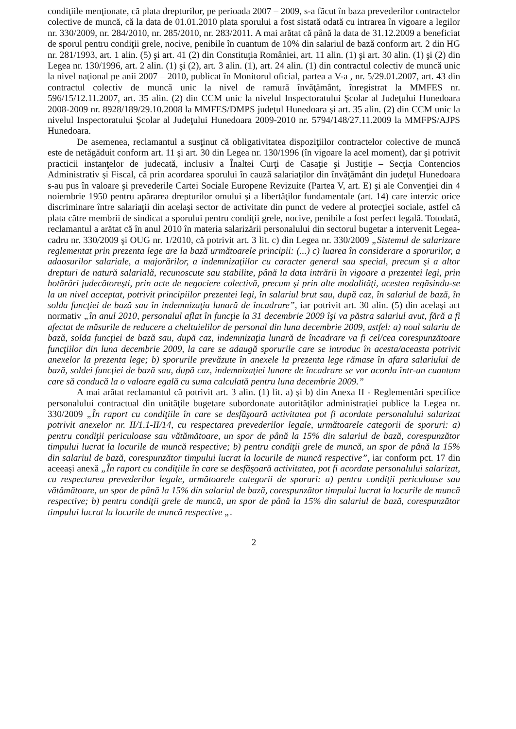condiţiile menţionate, că plata drepturilor, pe perioada 2007 – 2009, s-a făcut în baza prevederilor contractelor colective de muncă, că la data de 01.01.2010 plata sporului a fost sistată odată cu intrarea în vigoare a legilor nr. 330/2009, nr. 284/2010, nr. 285/2010, nr. 283/2011. A mai arătat că până la data de 31.12.2009 a beneficiat de sporul pentru condiţii grele, nocive, penibile în cuantum de 10% din salariul de bază conform art. 2 din HG nr. 281/1993, art. 1 alin. (5) şi art. 41 (2) din Constituţia României, art. 11 alin. (1) şi art. 30 alin. (1) şi (2) din Legea nr. 130/1996, art. 2 alin. (1) şi (2), art. 3 alin. (1), art. 24 alin. (1) din contractul colectiv de muncă unic la nivel naţional pe anii 2007 – 2010, publicat în Monitorul oficial, partea a V-a , nr. 5/29.01.2007, art. 43 din contractul colectiv de muncă unic la nivel de ramură învăţământ, înregistrat la MMFES nr. 596/15/12.11.2007, art. 35 alin. (2) din CCM unic la nivelul Inspectoratului Şcolar al Judeţului Hunedoara 2008-2009 nr. 8928/189/29.10.2008 la MMFES/DMPS judeţul Hunedoara şi art. 35 alin. (2) din CCM unic la nivelul Inspectoratului Şcolar al Judeţului Hunedoara 2009-2010 nr. 5794/148/27.11.2009 la MMFPS/AJPS Hunedoara.
De asemenea, reclamantul a susţinut că obligativitatea dispoziţiilor contractelor colective de muncă este de netăgăduit conform art. 11 şi art. 30 din Legea nr. 130/1996 (în vigoare la acel moment), dar şi potrivit practicii instanţelor de judecată, inclusiv a Înaltei Curţi de Casaţie şi Justiţie – Secţia Contencios Administrativ şi Fiscal, că prin acordarea sporului în cauză salariaţilor din învăţământ din judeţul Hunedoara s-au pus în valoare şi prevederile Cartei Sociale Europene Revizuite (Partea V, art. E) şi ale Convenţiei din 4 noiembrie 1950 pentru apărarea drepturilor omului şi a libertăţilor fundamentale (art. 14) care interzic orice discriminare între salariaţii din acelaşi sector de activitate din punct de vedere al protecţiei sociale, astfel că plata către membrii de sindicat a sporului pentru condiţii grele, nocive, penibile a fost perfect legală. Totodată, reclamantul a arătat că în anul 2010 în materia salarizării personalului din sectorul bugetar a intervenit Legea-cadru nr. 330/2009 şi OUG nr. 1/2010, că potrivit art. 3 lit. c) din Legea nr. 330/2009 „Sistemul de salarizare reglementat prin prezenta lege are la bază următoarele principii: (...) c) luarea în considerare a sporurilor, a adaosurilor salariale, a majorărilor, a indemnizaţiilor cu caracter general sau special, precum şi a altor drepturi de natură salarială, recunoscute sau stabilite, până la data intrării în vigoare a prezentei legi, prin hotărâri judecătoreşti, prin acte de negociere colectivă, precum şi prin alte modalităţi, acestea regăsindu-se la un nivel acceptat, potrivit principiilor prezentei legi, în salariul brut sau, după caz, în salariul de bază, în solda funcţiei de bază sau în indemnizaţia lunară de încadrare”, iar potrivit art. 30 alin. (5) din acelaşi act normativ „în anul 2010, personalul aflat în funcţie la 31 decembrie 2009 îşi va păstra salariul avut, fără a fi afectat de măsurile de reducere a cheltuielilor de personal din luna decembrie 2009, astfel: a) noul salariu de bază, solda funcţiei de bază sau, după caz, indemnizaţia lunară de încadrare va fi cel/cea corespunzătoare funcţiilor din luna decembrie 2009, la care se adaugă sporurile care se introduc în acesta/aceasta potrivit anexelor la prezenta lege; b) sporurile prevăzute în anexele la prezenta lege rămase în afara salariului de bază, soldei funcţiei de bază sau, după caz, indemnizaţiei lunare de încadrare se vor acorda într-un cuantum care să conducă la o valoare egală cu suma calculată pentru luna decembrie 2009.”
A mai arătat reclamantul că potrivit art. 3 alin. (1) lit. a) şi b) din Anexa II - Reglementări specifice personalului contractual din unităţile bugetare subordonate autorităţilor administraţiei publice la Legea nr. 330/2009 „În raport cu condiţiile în care se desfăşoară activitatea pot fi acordate personalului salarizat potrivit anexelor nr. II/1.1-II/14, cu respectarea prevederilor legale, următoarele categorii de sporuri: a) pentru condiţii periculoase sau vătămătoare, un spor de până la 15% din salariul de bază, corespunzător timpului lucrat la locurile de muncă respective; b) pentru condiţii grele de muncă, un spor de până la 15% din salariul de bază, corespunzător timpului lucrat la locurile de muncă respective”, iar conform pct. 17 din aceeaşi anexă „În raport cu condiţiile în care se desfăşoară activitatea, pot fi acordate personalului salarizat, cu respectarea prevederilor legale, următoarele categorii de sporuri: a) pentru condiţii periculoase sau vătămătoare, un spor de până la 15% din salariul de bază, corespunzător timpului lucrat la locurile de muncă respective; b) pentru condiţii grele de muncă, un spor de până la 15% din salariul de bază, corespunzător timpului lucrat la locurile de muncă respective „.
2